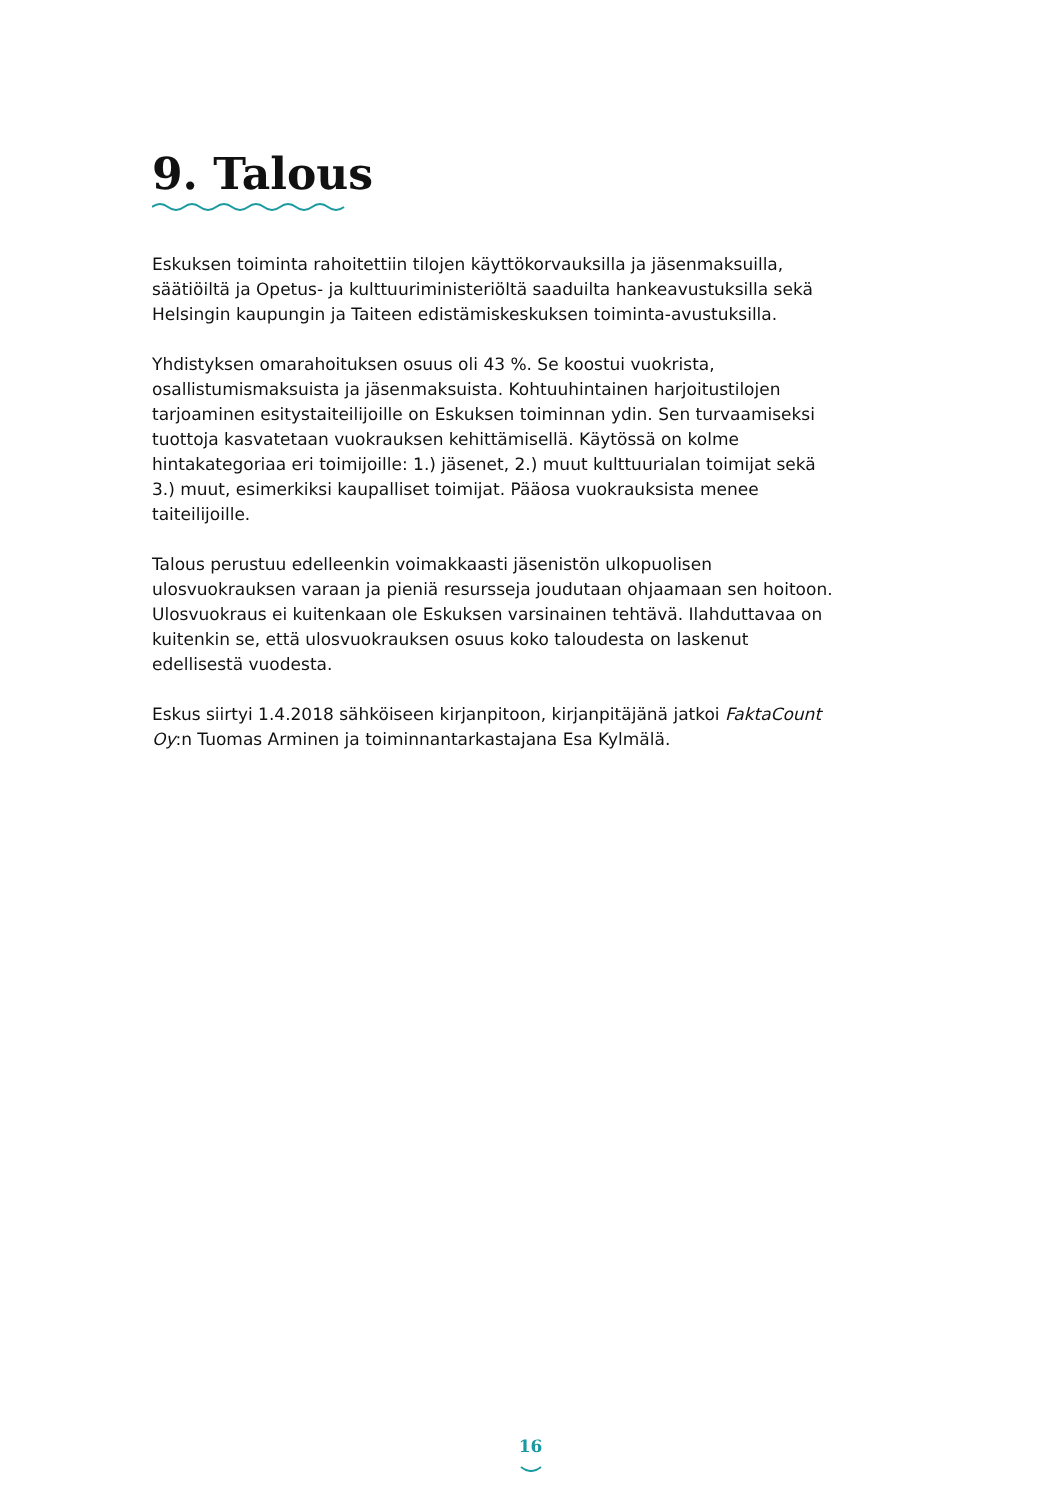9. Talous
Eskuksen toiminta rahoitettiin tilojen käyttökorvauksilla ja jäsenmaksuilla, säätiöiltä ja Opetus- ja kulttuuriministeriöltä saaduilta hankeavustuksilla sekä Helsingin kaupungin ja Taiteen edistämiskeskuksen toiminta-avustuksilla.
Yhdistyksen omarahoituksen osuus oli 43 %. Se koostui vuokrista, osallistumismaksuista ja jäsenmaksuista. Kohtuuhintainen harjoitustilojen tarjoaminen esitystaiteilijoille on Eskuksen toiminnan ydin. Sen turvaamiseksi tuottoja kasvatetaan vuokrauksen kehittämisellä. Käytössä on kolme hintakategoriaa eri toimijoille: 1.) jäsenet, 2.) muut kulttuurialan toimijat sekä 3.) muut, esimerkiksi kaupalliset toimijat. Pääosa vuokrauksista menee taiteilijoille.
Talous perustuu edelleenkin voimakkaasti jäsenistön ulkopuolisen ulosvuokrauksen varaan ja pieniä resursseja joudutaan ohjaamaan sen hoitoon. Ulosvuokraus ei kuitenkaan ole Eskuksen varsinainen tehtävä. Ilahduttavaa on kuitenkin se, että ulosvuokrauksen osuus koko taloudesta on laskenut edellisestä vuodesta.
Eskus siirtyi 1.4.2018 sähköiseen kirjanpitoon, kirjanpitäjänä jatkoi FaktaCount Oy:n Tuomas Arminen ja toiminnantarkastajana Esa Kylmälä.
16